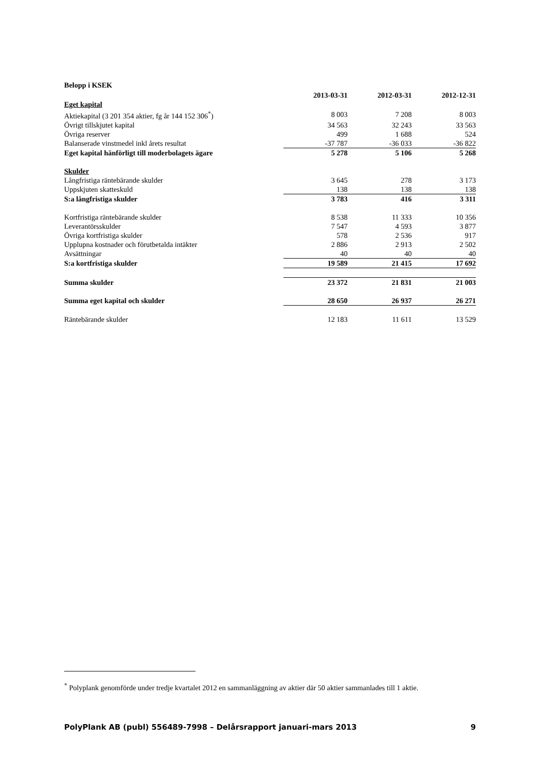Belopp i KSEK
| | 2013-03-31 | 2012-03-31 | 2012-12-31 |
| --- | --- | --- | --- |
| Eget kapital | | | |
| Aktiekapital (3 201 354 aktier, fg år 144 152 306<sup>*</sup>) | 8 003 | 7 208 | 8 003 |
| Övrigt tillskjutet kapital | 34 563 | 32 243 | 33 563 |
| Övriga reserver | 499 | 1 688 | 524 |
| Balanserade vinstmedel inkl årets resultat | -37 787 | -36 033 | -36 822 |
| Eget kapital hänförligt till moderbolagets ägare | 5 278 | 5 106 | 5 268 |
| Skulder | | | |
| Långfristiga räntebärande skulder | 3 645 | 278 | 3 173 |
| Uppskjuten skatteskuld | 138 | 138 | 138 |
| S:a långfristiga skulder | 3 783 | 416 | 3 311 |
| Kortfristiga räntebärande skulder | 8 538 | 11 333 | 10 356 |
| Leverantörsskulder | 7 547 | 4 593 | 3 877 |
| Övriga kortfristiga skulder | 578 | 2 536 | 917 |
| Upplupna kostnader och förutbetalda intäkter | 2 886 | 2 913 | 2 502 |
| Avsättningar | 40 | 40 | 40 |
| S:a kortfristiga skulder | 19 589 | 21 415 | 17 692 |
| Summa skulder | 23 372 | 21 831 | 21 003 |
| Summa eget kapital och skulder | 28 650 | 26 937 | 26 271 |
| Räntebärande skulder | 12 183 | 11 611 | 13 529 |
<sup>*</sup> Polyplank genomförde under tredje kvartalet 2012 en sammanläggning av aktier där 50 aktier sammanlades till 1 aktie.
PolyPlank AB (publ) 556489-7998 – Delårsrapport januari-mars 2013 9